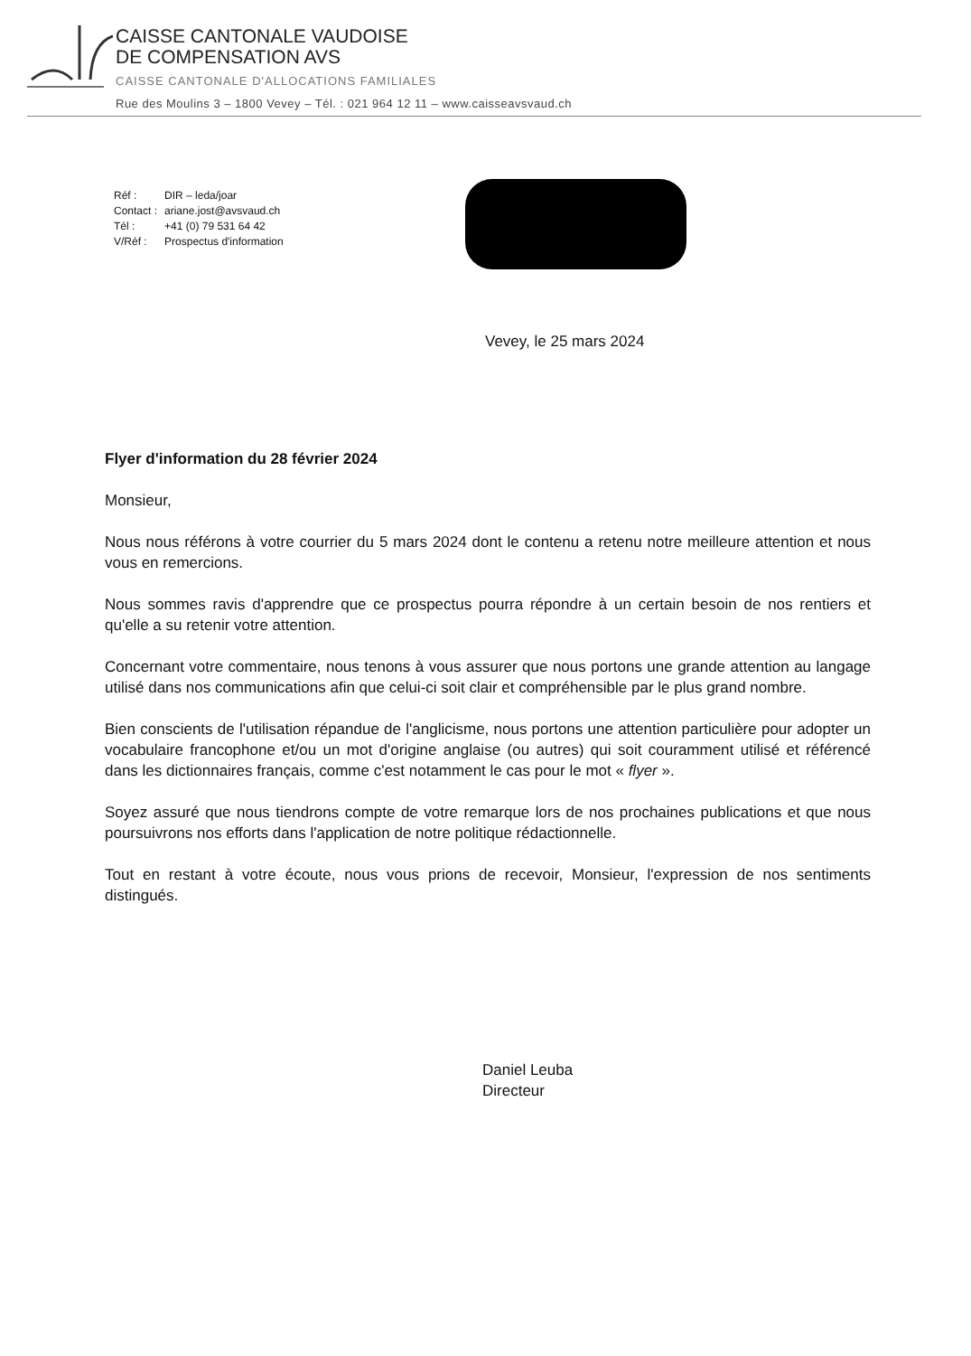CAISSE CANTONALE VAUDOISE
DE COMPENSATION AVS
CAISSE CANTONALE D'ALLOCATIONS FAMILIALES
Rue des Moulins 3 – 1800 Vevey – Tél. : 021 964 12 11 – www.caisseavsvaud.ch
| Réf : | DIR – leda/joar |
| Contact : | ariane.jost@avsvaud.ch |
| Tél : | +41 (0) 79 531 64 42 |
| V/Réf : | Prospectus d'information |
Vevey, le 25 mars 2024
Flyer d'information du 28 février 2024
Monsieur,
Nous nous référons à votre courrier du 5 mars 2024 dont le contenu a retenu notre meilleure attention et nous vous en remercions.
Nous sommes ravis d'apprendre que ce prospectus pourra répondre à un certain besoin de nos rentiers et qu'elle a su retenir votre attention.
Concernant votre commentaire, nous tenons à vous assurer que nous portons une grande attention au langage utilisé dans nos communications afin que celui-ci soit clair et compréhensible par le plus grand nombre.
Bien conscients de l'utilisation répandue de l'anglicisme, nous portons une attention particulière pour adopter un vocabulaire francophone et/ou un mot d'origine anglaise (ou autres) qui soit couramment utilisé et référencé dans les dictionnaires français, comme c'est notamment le cas pour le mot « flyer ».
Soyez assuré que nous tiendrons compte de votre remarque lors de nos prochaines publications et que nous poursuivrons nos efforts dans l'application de notre politique rédactionnelle.
Tout en restant à votre écoute, nous vous prions de recevoir, Monsieur, l'expression de nos sentiments distingués.
Daniel Leuba
Directeur